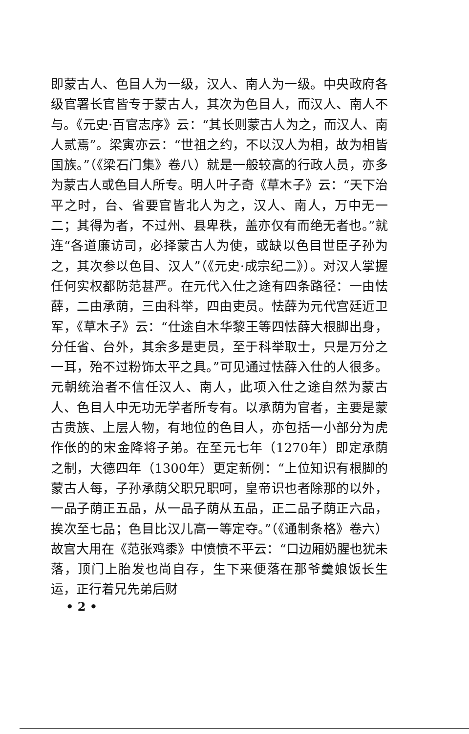即蒙古人、色目人为一级，汉人、南人为一级。中央政府各级官署长官皆专于蒙古人，其次为色目人，而汉人、南人不与。《元史·百官志序》云：“其长则蒙古人为之，而汉人、南人贰焉”。梁寅亦云：“世祖之约，不以汉人为相，故为相皆国族。”（《梁石门集》卷八）就是一般较高的行政人员，亦多为蒙古人或色目人所专。明人叶子奇《草木子》云：“天下治平之时，台、省要官皆北人为之，汉人、南人，万中无一二；其得为者，不过州、县卑秩，盖亦仅有而绝无者也。”就连“各道廉访司，必择蒙古人为使，或缺以色目世臣子孙为之，其次参以色目、汉人”（《元史·成宗纪二》）。对汉人掌握任何实权都防范甚严。在元代入仕之途有四条路径：一由怯薛，二由承荫，三由科举，四由吏员。怯薛为元代宫廷近卫军，《草木子》云：“仕途自木华黎王等四怯薛大根脚出身，分任省、台外，其余多是吏员，至于科举取士，只是万分之一耳，殆不过粉饰太平之具。”可见通过怯薛入仕的人很多。元朝统治者不信任汉人、南人，此项入仕之途自然为蒙古人、色目人中无功无学者所专有。以承荫为官者，主要是蒙古贵族、上层人物，有地位的色目人，亦包括一小部分为虎作伥的的宋金降将子弟。在至元七年（1270年）即定承荫之制，大德四年（1300年）更定新例：“上位知识有根脚的蒙古人每，子孙承荫父职兄职呵，皇帝识也者除那的以外，一品子荫正五品，从一品子荫从五品，正二品子荫正六品，挨次至七品；色目比汉儿高一等定夺。”（《通制条格》卷六）故宫大用在《范张鸡黍》中愤愤不平云：“口边厢奶腥也犹未落，顶门上胎发也尚自存，生下来便落在那爷羹娘饭长生运，正行着兄先弟后财
• 2 •